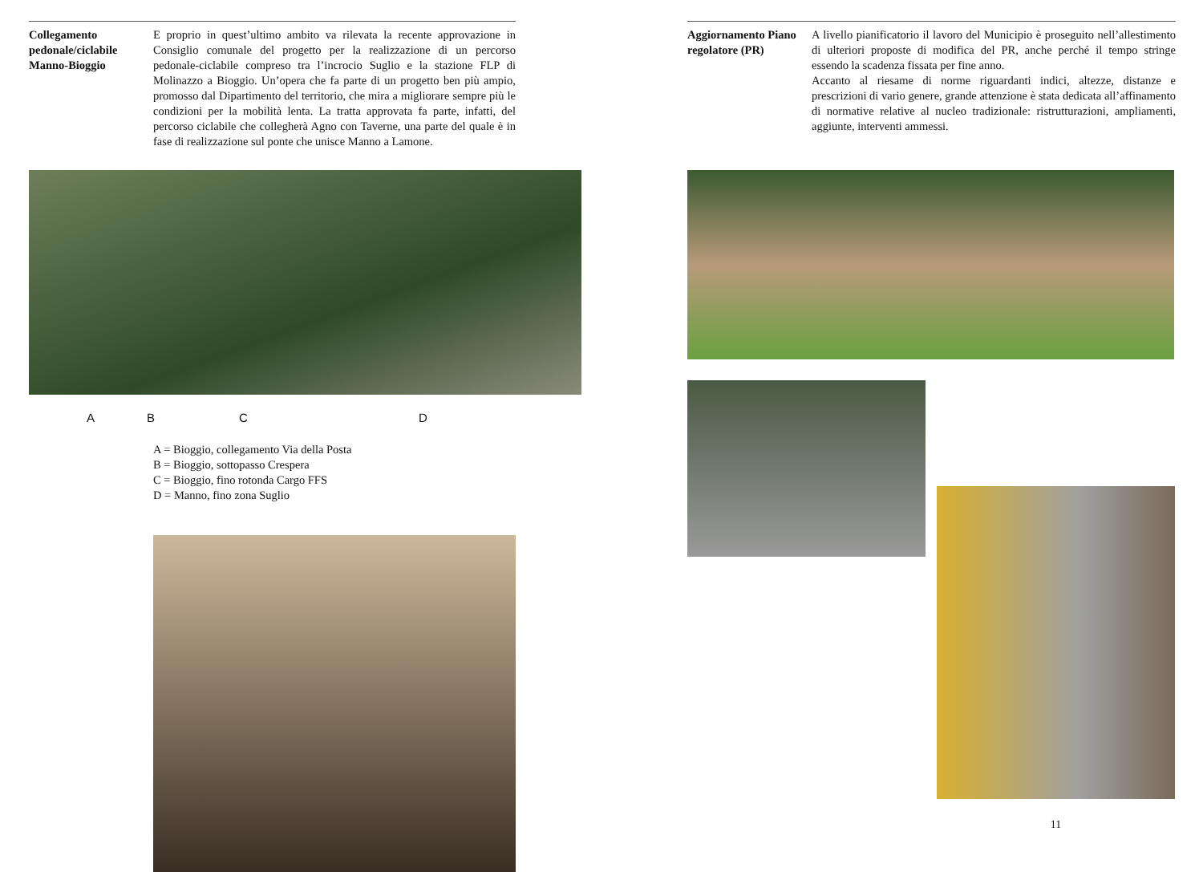Collegamento pedonale/ciclabile Manno-Bioggio
E proprio in quest’ultimo ambito va rilevata la recente approvazione in Consiglio comunale del progetto per la realizzazione di un percorso pedonale-ciclabile compreso tra l’incrocio Suglio e la stazione FLP di Molinazzo a Bioggio. Un’opera che fa parte di un progetto ben più ampio, promosso dal Dipartimento del territorio, che mira a migliorare sempre più le condizioni per la mobilità lenta. La tratta approvata fa parte, infatti, del percorso ciclabile che collegherà Agno con Taverne, una parte del quale è in fase di realizzazione sul ponte che unisce Manno a Lamone.
ABCD
A = Bioggio, collegamento Via della Posta
B = Bioggio, sottopasso Crespera
C = Bioggio, fino rotonda Cargo FFS
D = Manno, fino zona Suglio
Aggiornamento Piano regolatore (PR)
A livello pianificatorio il lavoro del Municipio è proseguito nell’allestimento di ulteriori proposte di modifica del PR, anche perché il tempo stringe essendo la scadenza fissata per fine anno.
Accanto al riesame di norme riguardanti indici, altezze, distanze e prescrizioni di vario genere, grande attenzione è stata dedicata all’affinamento di normative relative al nucleo tradizionale: ristrutturazioni, ampliamenti, aggiunte, interventi ammessi.
11